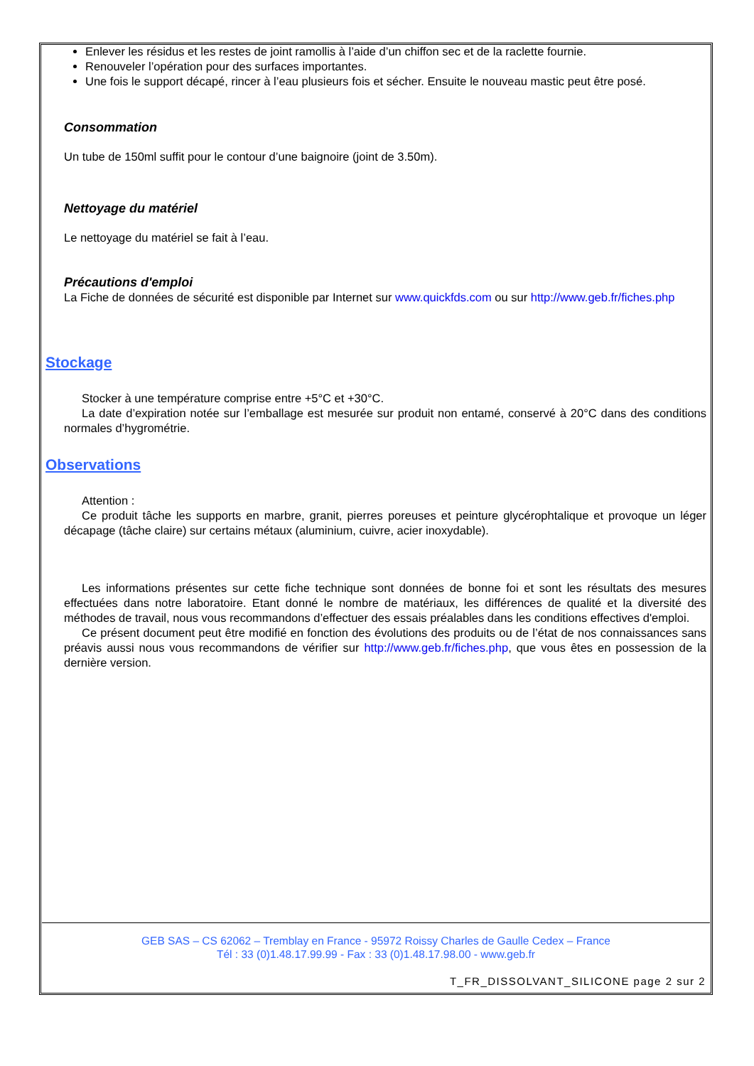Enlever les résidus et les restes de joint ramollis à l’aide d’un chiffon sec et de la raclette fournie.
Renouveler l’opération pour des surfaces importantes.
Une fois le support décapé, rincer à l’eau plusieurs fois et sécher. Ensuite le nouveau mastic peut être posé.
Consommation
Un tube de 150ml suffit pour le contour d’une baignoire (joint de 3.50m).
Nettoyage du matériel
Le nettoyage du matériel se fait à l’eau.
Précautions d'emploi
La Fiche de données de sécurité est disponible par Internet sur www.quickfds.com ou sur http://www.geb.fr/fiches.php
Stockage
Stocker à une température comprise entre +5°C et +30°C.
La date d’expiration notée sur l’emballage est mesurée sur produit non entamé, conservé à 20°C dans des conditions normales d’hygrométrie.
Observations
Attention :
Ce produit tâche les supports en marbre, granit, pierres poreuses et peinture glycérophtalique et provoque un léger décapage (tâche claire) sur certains métaux (aluminium, cuivre, acier inoxydable).
Les informations présentes sur cette fiche technique sont données de bonne foi et sont les résultats des mesures effectuées dans notre laboratoire. Etant donné le nombre de matériaux, les différences de qualité et la diversité des méthodes de travail, nous vous recommandons d’effectuer des essais préalables dans les conditions effectives d'emploi.
Ce présent document peut être modifié en fonction des évolutions des produits ou de l’état de nos connaissances sans préavis aussi nous vous recommandons de vérifier sur http://www.geb.fr/fiches.php, que vous êtes en possession de la dernière version.
GEB SAS – CS 62062 – Tremblay en France - 95972 Roissy Charles de Gaulle Cedex – France
Tél : 33 (0)1.48.17.99.99 - Fax : 33 (0)1.48.17.98.00 - www.geb.fr
T_FR_DISSOLVANT_SILICONE page 2 sur 2